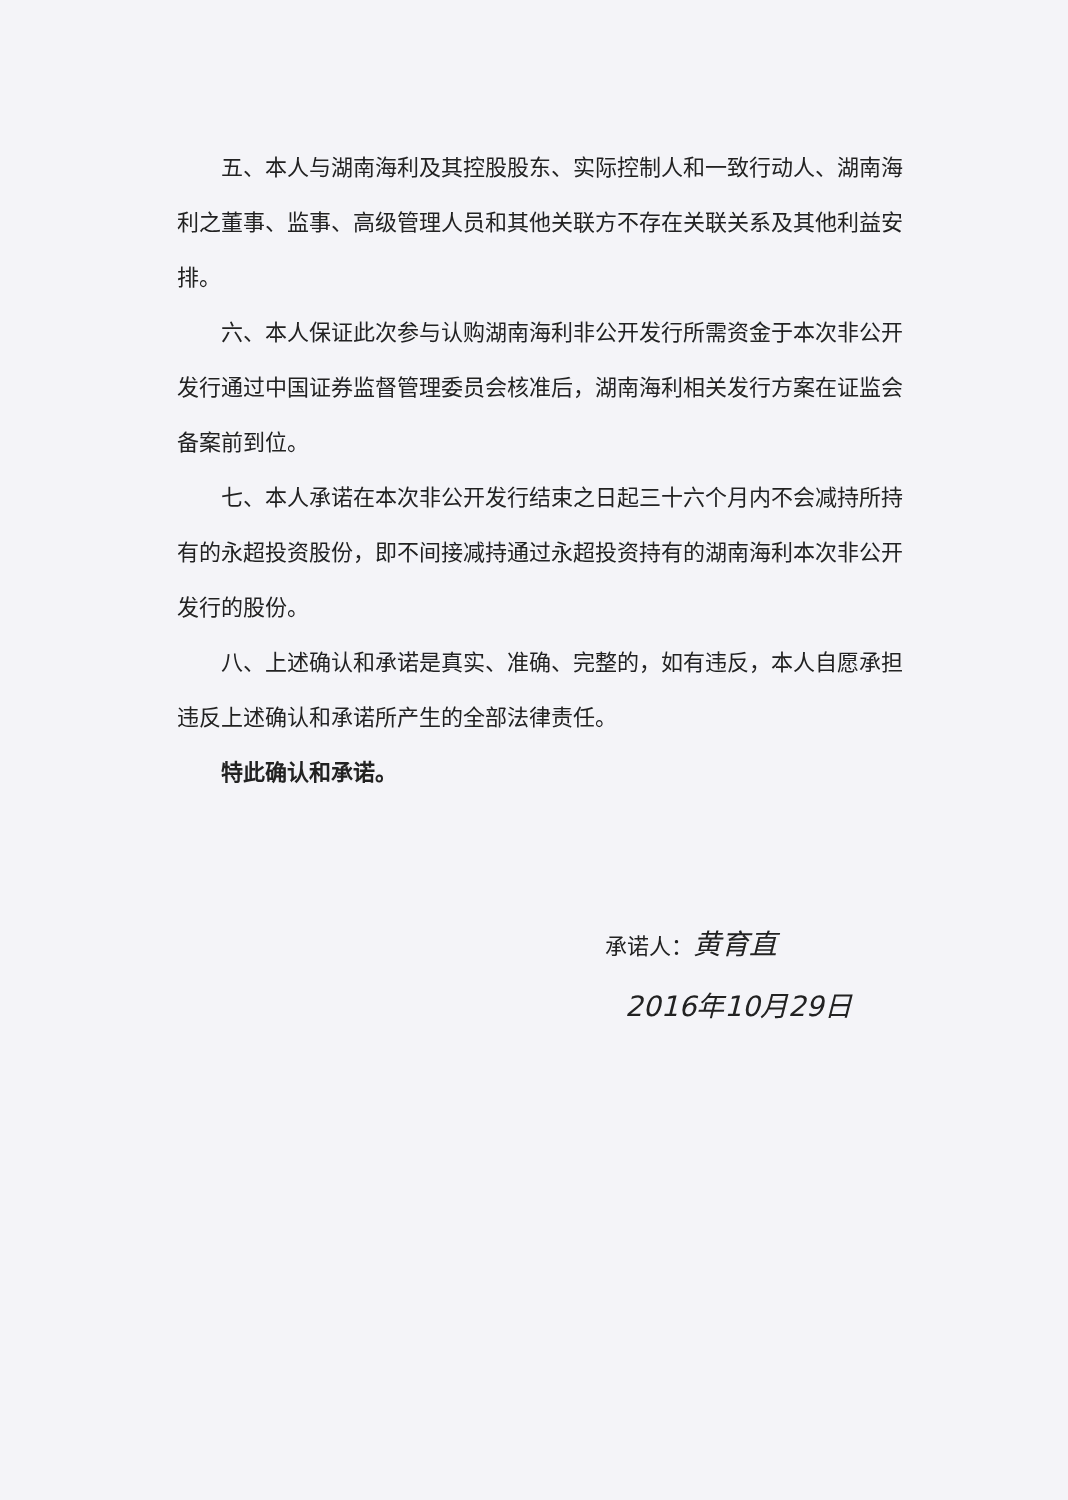五、本人与湖南海利及其控股股东、实际控制人和一致行动人、湖南海利之董事、监事、高级管理人员和其他关联方不存在关联关系及其他利益安排。
六、本人保证此次参与认购湖南海利非公开发行所需资金于本次非公开发行通过中国证券监督管理委员会核准后，湖南海利相关发行方案在证监会备案前到位。
七、本人承诺在本次非公开发行结束之日起三十六个月内不会减持所持有的永超投资股份，即不间接减持通过永超投资持有的湖南海利本次非公开发行的股份。
八、上述确认和承诺是真实、准确、完整的，如有违反，本人自愿承担违反上述确认和承诺所产生的全部法律责任。
特此确认和承诺。
承诺人：黄育直
2016年10月29日